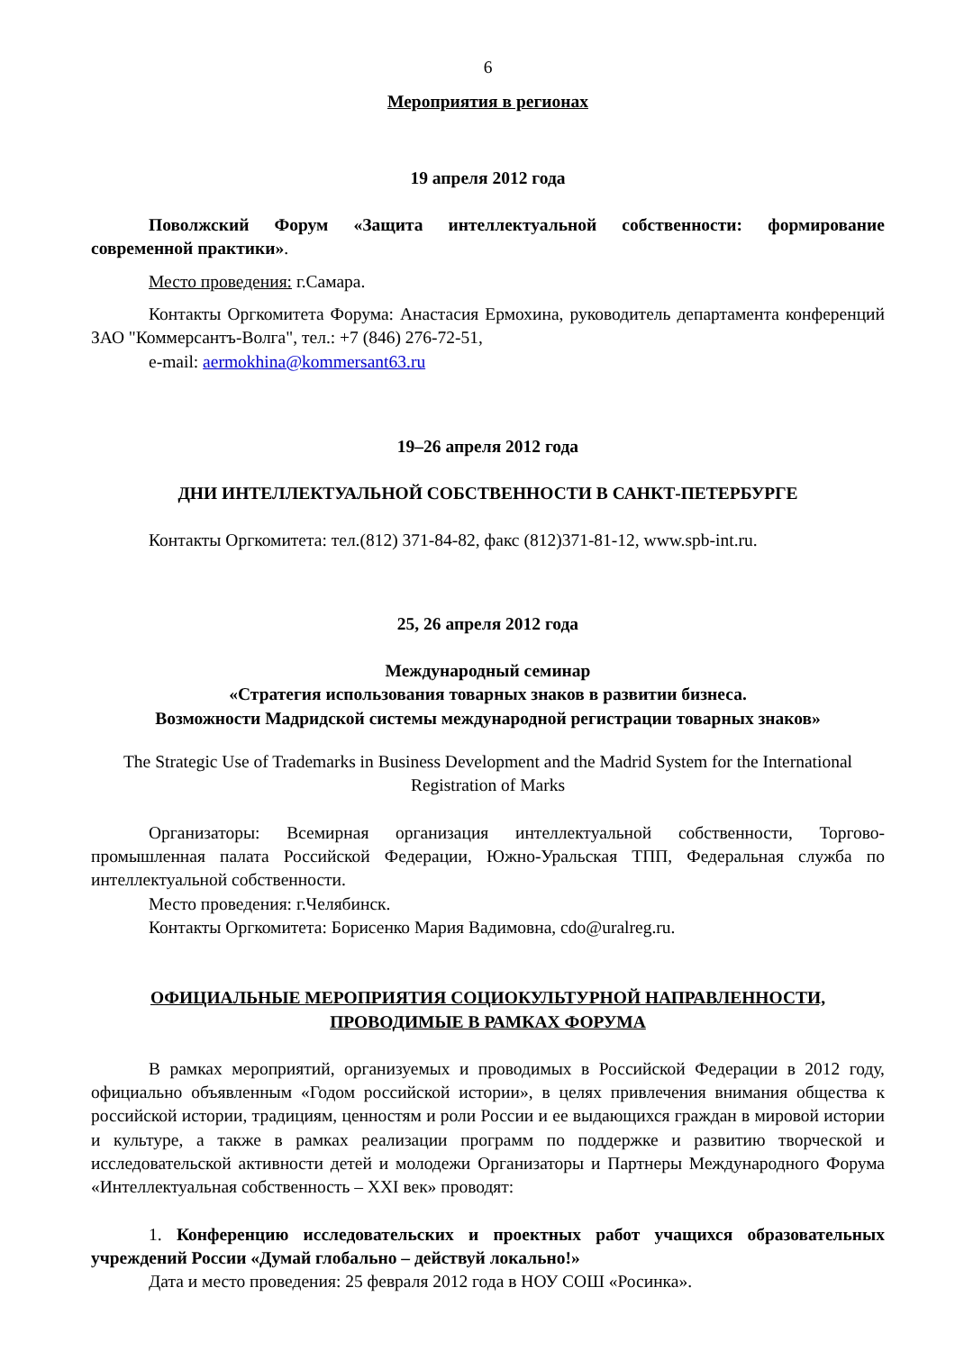6
Мероприятия в регионах
19 апреля 2012 года
Поволжский Форум «Защита интеллектуальной собственности: формирование современной практики».
Место проведения: г.Самара.
Контакты Оргкомитета Форума: Анастасия Ермохина, руководитель департамента конференций ЗАО "Коммерсантъ-Волга", тел.: +7 (846) 276-72-51,
e-mail: aermokhina@kommersant63.ru
19–26 апреля 2012 года
ДНИ ИНТЕЛЛЕКТУАЛЬНОЙ СОБСТВЕННОСТИ В САНКТ-ПЕТЕРБУРГЕ
Контакты Оргкомитета: тел.(812) 371-84-82, факс (812)371-81-12, www.spb-int.ru.
25, 26 апреля 2012 года
Международный семинар
«Стратегия использования товарных знаков в развитии бизнеса.
Возможности Мадридской системы международной регистрации товарных знаков»
The Strategic Use of Trademarks in Business Development and the Madrid System for the International Registration of Marks
Организаторы: Всемирная организация интеллектуальной собственности, Торгово-промышленная палата Российской Федерации, Южно-Уральская ТПП, Федеральная служба по интеллектуальной собственности.
Место проведения: г.Челябинск.
Контакты Оргкомитета: Борисенко Мария Вадимовна, cdo@uralreg.ru.
ОФИЦИАЛЬНЫЕ МЕРОПРИЯТИЯ СОЦИОКУЛЬТУРНОЙ НАПРАВЛЕННОСТИ, ПРОВОДИМЫЕ В РАМКАХ ФОРУМА
В рамках мероприятий, организуемых и проводимых в Российской Федерации в 2012 году, официально объявленным «Годом российской истории», в целях привлечения внимания общества к российской истории, традициям, ценностям и роли России и ее выдающихся граждан в мировой истории и культуре, а также в рамках реализации программ по поддержке и развитию творческой и исследовательской активности детей и молодежи Организаторы и Партнеры Международного Форума «Интеллектуальная собственность – XXI век» проводят:
1. Конференцию исследовательских и проектных работ учащихся образовательных учреждений России «Думай глобально – действуй локально!»
Дата и место проведения: 25 февраля 2012 года в НОУ СОШ «Росинка».